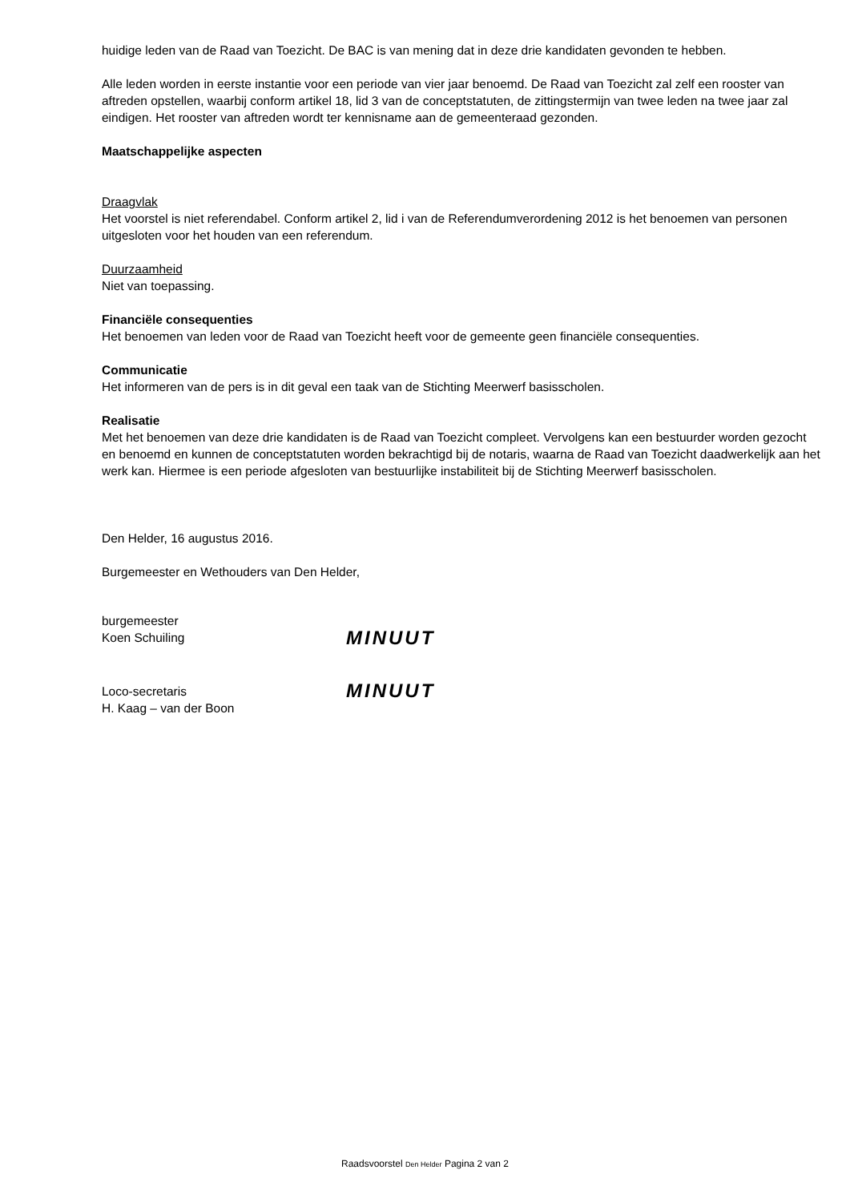huidige leden van de Raad van Toezicht. De BAC is van mening dat in deze drie kandidaten gevonden te hebben.
Alle leden worden in eerste instantie voor een periode van vier jaar benoemd. De Raad van Toezicht zal zelf een rooster van aftreden opstellen, waarbij conform artikel 18, lid 3 van de conceptstatuten, de zittingstermijn van twee leden na twee jaar zal eindigen. Het rooster van aftreden wordt ter kennisname aan de gemeenteraad gezonden.
Maatschappelijke aspecten
Draagvlak
Het voorstel is niet referendabel. Conform artikel 2, lid i van de Referendumverordening 2012 is het benoemen van personen uitgesloten voor het houden van een referendum.
Duurzaamheid
Niet van toepassing.
Financiële consequenties
Het benoemen van leden voor de Raad van Toezicht heeft voor de gemeente geen financiële consequenties.
Communicatie
Het informeren van de pers is in dit geval een taak van de Stichting Meerwerf basisscholen.
Realisatie
Met het benoemen van deze drie kandidaten is de Raad van Toezicht compleet. Vervolgens kan een bestuurder worden gezocht en benoemd en kunnen de conceptstatuten worden bekrachtigd bij de notaris, waarna de Raad van Toezicht daadwerkelijk aan het werk kan. Hiermee is een periode afgesloten van bestuurlijke instabiliteit bij de Stichting Meerwerf basisscholen.
Den Helder, 16 augustus 2016.
Burgemeester en Wethouders van Den Helder,
burgemeester
Koen Schuiling
MINUUT
Loco-secretaris
H. Kaag – van der Boon
MINUUT
Raadsvoorstel Den Helder Pagina 2 van 2